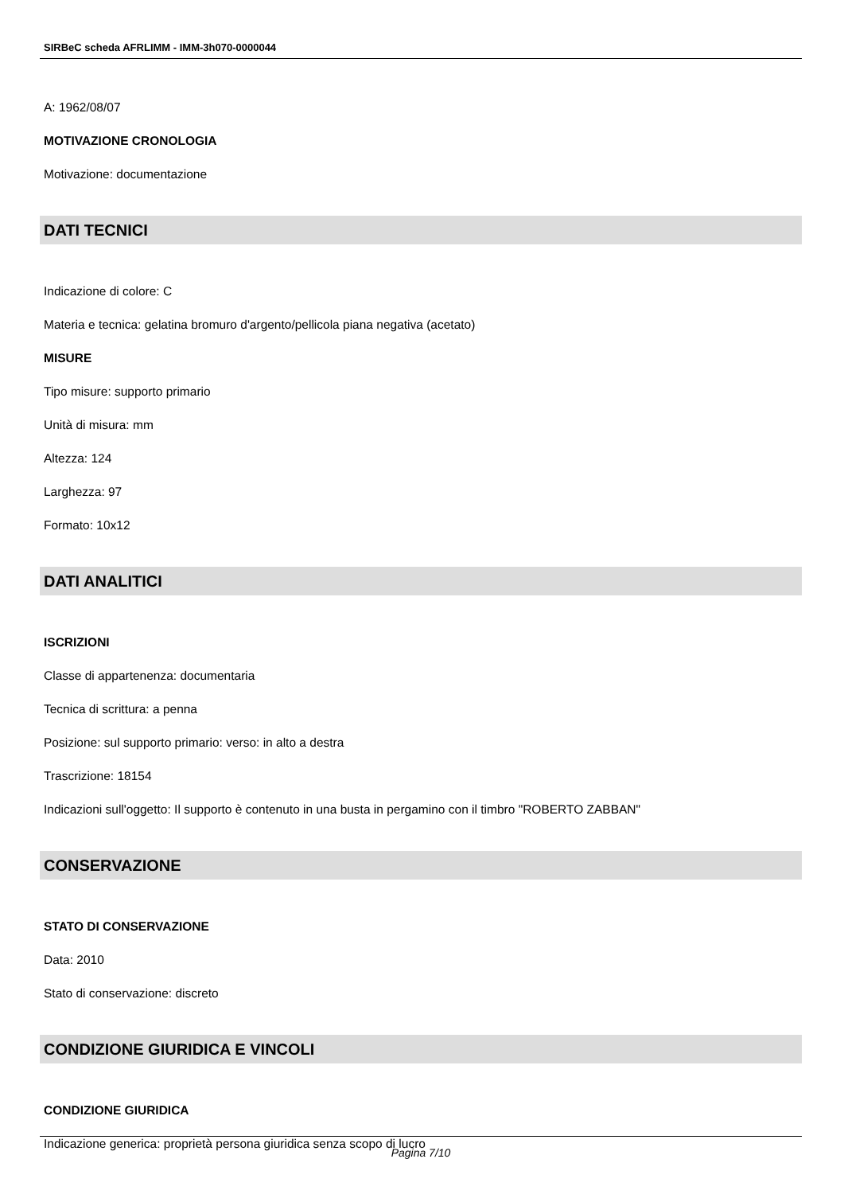SIRBeC scheda AFRLIMM - IMM-3h070-0000044
A: 1962/08/07
MOTIVAZIONE CRONOLOGIA
Motivazione: documentazione
DATI TECNICI
Indicazione di colore: C
Materia e tecnica: gelatina bromuro d'argento/pellicola piana negativa (acetato)
MISURE
Tipo misure: supporto primario
Unità di misura: mm
Altezza: 124
Larghezza: 97
Formato: 10x12
DATI ANALITICI
ISCRIZIONI
Classe di appartenenza: documentaria
Tecnica di scrittura: a penna
Posizione: sul supporto primario: verso: in alto a destra
Trascrizione: 18154
Indicazioni sull'oggetto: Il supporto è contenuto in una busta in pergamino con il timbro "ROBERTO ZABBAN"
CONSERVAZIONE
STATO DI CONSERVAZIONE
Data: 2010
Stato di conservazione: discreto
CONDIZIONE GIURIDICA E VINCOLI
CONDIZIONE GIURIDICA
Indicazione generica: proprietà persona giuridica senza scopo di lucro
Pagina 7/10